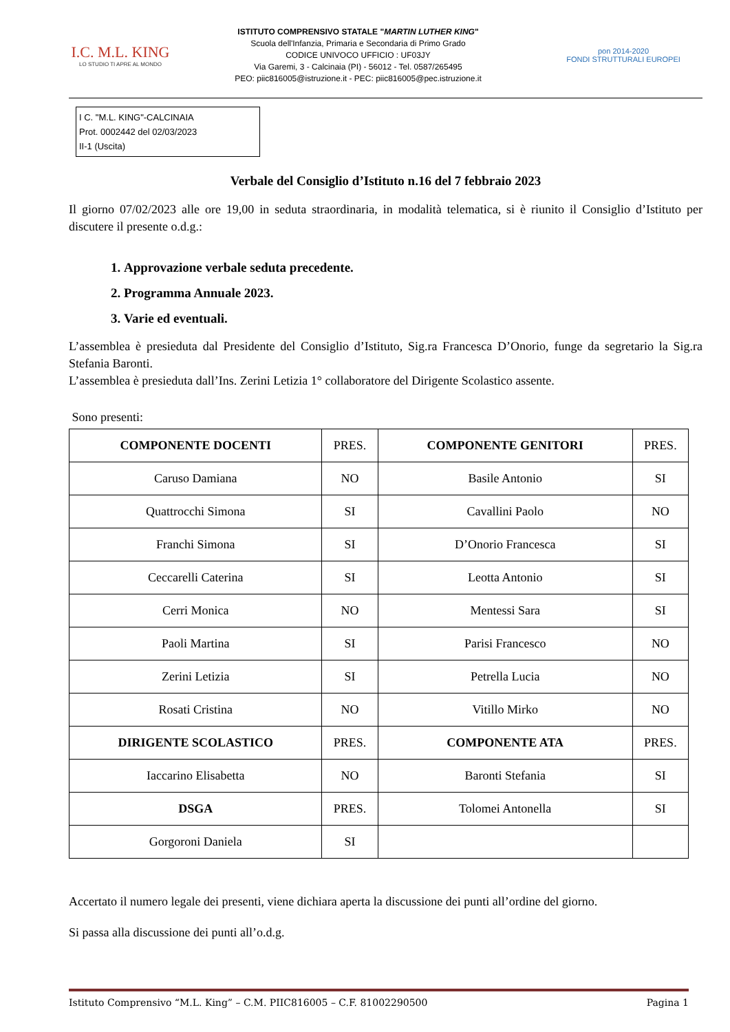I.C. M.L. KING
LO STUDIO TI APRE AL MONDO
ISTITUTO COMPRENSIVO STATALE "MARTIN LUTHER KING"
Scuola dell'Infanzia, Primaria e Secondaria di Primo Grado
CODICE UNIVOCO UFFICIO : UF03JY
Via Garemi, 3 - Calcinaia (PI) - 56012 - Tel. 0587/265495
PEO: piic816005@istruzione.it - PEC: piic816005@pec.istruzione.it
pon 2014-2020
FONDI STRUTTURALI EUROPEI
I C. "M.L. KING"-CALCINAIA
Prot. 0002442 del 02/03/2023
II-1 (Uscita)
Verbale del Consiglio d’Istituto n.16 del 7 febbraio 2023
Il giorno 07/02/2023 alle ore 19,00 in seduta straordinaria, in modalità telematica, si è riunito il Consiglio d’Istituto per discutere il presente o.d.g.:
1. Approvazione verbale seduta precedente.
2. Programma Annuale 2023.
3. Varie ed eventuali.
L’assemblea è presieduta dal Presidente del Consiglio d’Istituto, Sig.ra Francesca D’Onorio, funge da segretario la Sig.ra Stefania Baronti.
L’assemblea è presieduta dall’Ins. Zerini Letizia 1° collaboratore del Dirigente Scolastico assente.
Sono presenti:
| COMPONENTE DOCENTI | PRES. | COMPONENTE GENITORI | PRES. |
| Caruso Damiana | NO | Basile Antonio | SI |
| Quattrocchi Simona | SI | Cavallini Paolo | NO |
| Franchi Simona | SI | D’Onorio Francesca | SI |
| Ceccarelli Caterina | SI | Leotta Antonio | SI |
| Cerri Monica | NO | Mentessi Sara | SI |
| Paoli Martina | SI | Parisi Francesco | NO |
| Zerini Letizia | SI | Petrella Lucia | NO |
| Rosati Cristina | NO | Vitillo Mirko | NO |
| DIRIGENTE SCOLASTICO | PRES. | COMPONENTE ATA | PRES. |
| Iaccarino Elisabetta | NO | Baronti Stefania | SI |
| DSGA | PRES. | Tolomei Antonella | SI |
| Gorgoroni Daniela | SI | | |
Accertato il numero legale dei presenti, viene dichiara aperta la discussione dei punti all’ordine del giorno.
Si passa alla discussione dei punti all’o.d.g.
Istituto Comprensivo “M.L. King” – C.M. PIIC816005 – C.F. 81002290500 Pagina 1